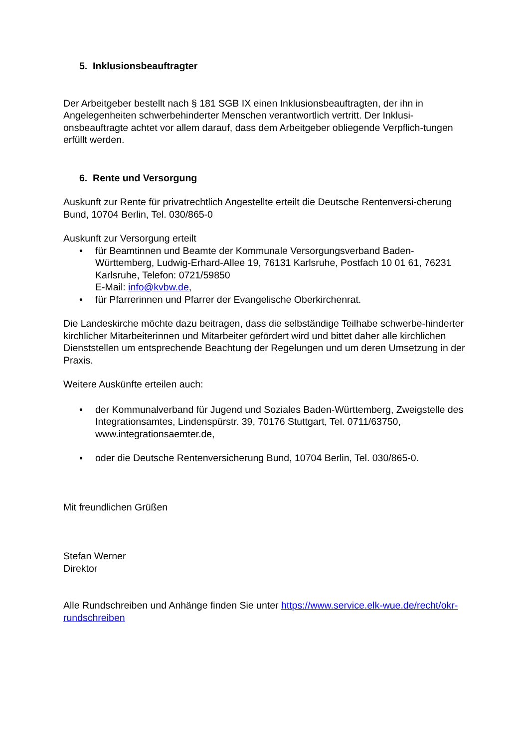5. Inklusionsbeauftragter
Der Arbeitgeber bestellt nach § 181 SGB IX einen Inklusionsbeauftragten, der ihn in Angelegenheiten schwerbehinderter Menschen verantwortlich vertritt. Der Inklusi-onsbeauftragte achtet vor allem darauf, dass dem Arbeitgeber obliegende Verpflich-tungen erfüllt werden.
6. Rente und Versorgung
Auskunft zur Rente für privatrechtlich Angestellte erteilt die Deutsche Rentenversi-cherung Bund, 10704 Berlin, Tel. 030/865-0
Auskunft zur Versorgung erteilt
• für Beamtinnen und Beamte der Kommunale Versorgungsverband Baden-Württemberg, Ludwig-Erhard-Allee 19, 76131 Karlsruhe, Postfach 10 01 61, 76231 Karlsruhe, Telefon: 0721/59850
E-Mail: info@kvbw.de,
• für Pfarrerinnen und Pfarrer der Evangelische Oberkirchenrat.
Die Landeskirche möchte dazu beitragen, dass die selbständige Teilhabe schwerbe-hinderter kirchlicher Mitarbeiterinnen und Mitarbeiter gefördert wird und bittet daher alle kirchlichen Dienststellen um entsprechende Beachtung der Regelungen und um deren Umsetzung in der Praxis.
Weitere Auskünfte erteilen auch:
• der Kommunalverband für Jugend und Soziales Baden-Württemberg, Zweigstelle des Integrationsamtes, Lindenspürstr. 39, 70176 Stuttgart, Tel. 0711/63750, www.integrationsaemter.de,
▪ oder die Deutsche Rentenversicherung Bund, 10704 Berlin, Tel. 030/865-0.
Mit freundlichen Grüßen
Stefan Werner
Direktor
Alle Rundschreiben und Anhänge finden Sie unter https://www.service.elk-wue.de/recht/okr-rundschreiben